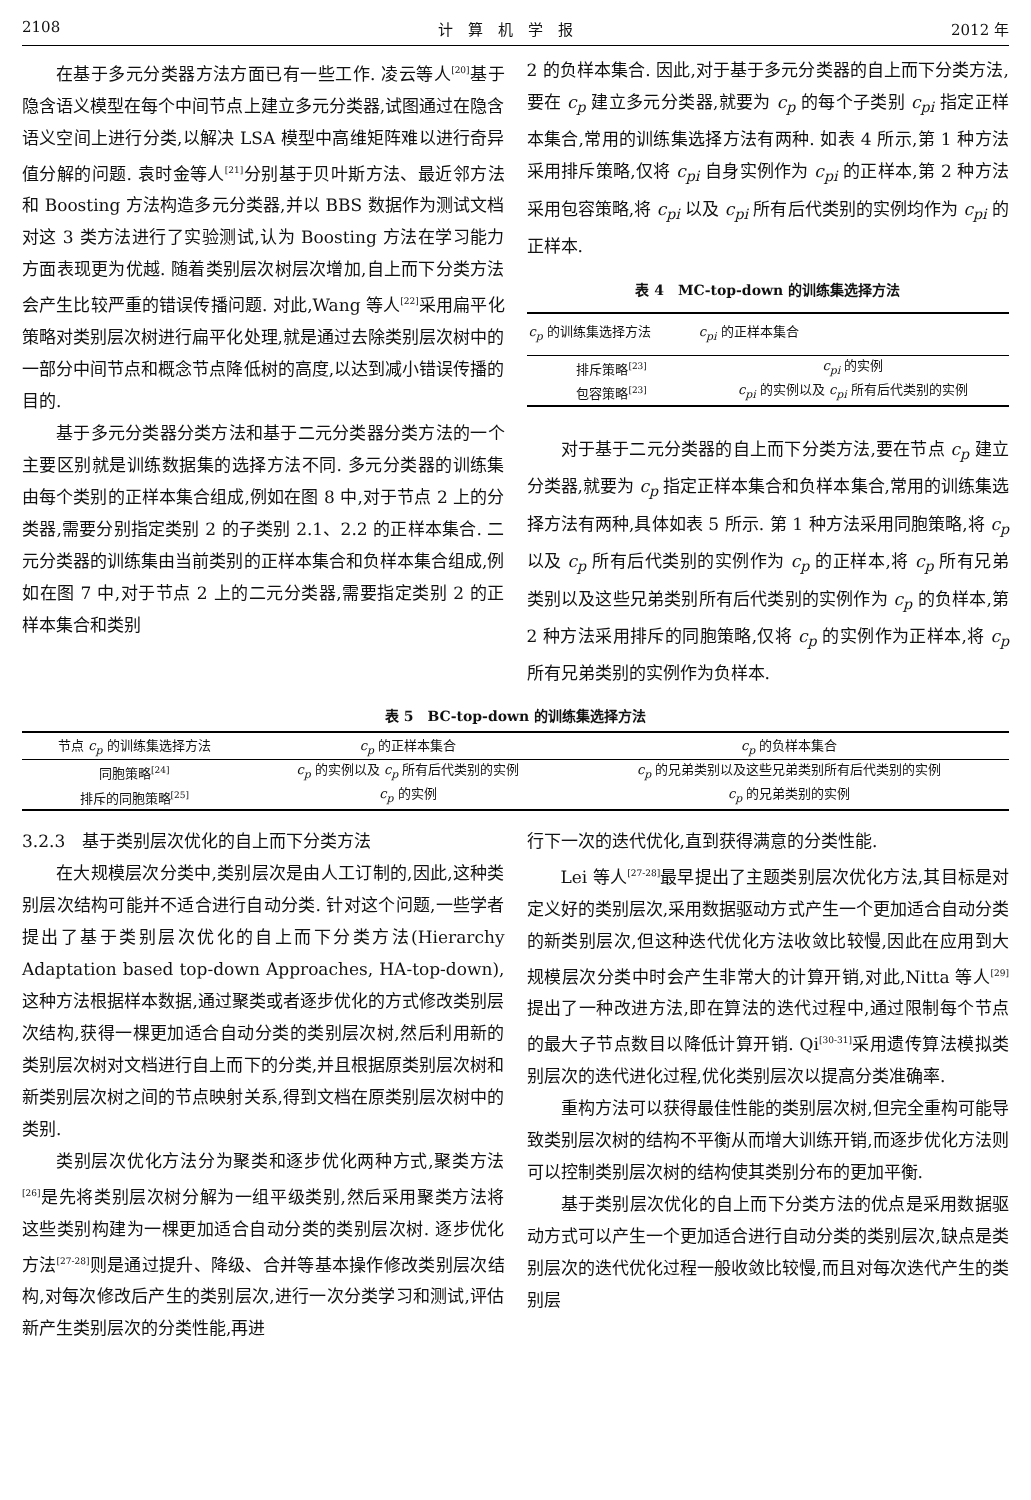2108 计　算　机　学　报 2012 年
在基于多元分类器方法方面已有一些工作. 凌云等人<sup>[20]</sup>基于隐含语义模型在每个中间节点上建立多元分类器,试图通过在隐含语义空间上进行分类,以解决 LSA 模型中高维矩阵难以进行奇异值分解的问题. 袁时金等人<sup>[21]</sup>分别基于贝叶斯方法、最近邻方法和 Boosting 方法构造多元分类器,并以 BBS 数据作为测试文档对这 3 类方法进行了实验测试,认为 Boosting 方法在学习能力方面表现更为优越. 随着类别层次树层次增加,自上而下分类方法会产生比较严重的错误传播问题. 对此,Wang 等人<sup>[22]</sup>采用扁平化策略对类别层次树进行扁平化处理,就是通过去除类别层次树中的一部分中间节点和概念节点降低树的高度,以达到减小错误传播的目的.
基于多元分类器分类方法和基于二元分类器分类方法的一个主要区别就是训练数据集的选择方法不同. 多元分类器的训练集由每个类别的正样本集合组成,例如在图 8 中,对于节点 2 上的分类器,需要分别指定类别 2 的子类别 2.1、2.2 的正样本集合. 二元分类器的训练集由当前类别的正样本集合和负样本集合组成,例如在图 7 中,对于节点 2 上的二元分类器,需要指定类别 2 的正样本集合和类别
2 的负样本集合. 因此,对于基于多元分类器的自上而下分类方法,要在 c<sub>p</sub> 建立多元分类器,就要为 c<sub>p</sub> 的每个子类别 c<sub>pi</sub> 指定正样本集合,常用的训练集选择方法有两种. 如表 4 所示,第 1 种方法采用排斥策略,仅将 c<sub>pi</sub> 自身实例作为 c<sub>pi</sub> 的正样本,第 2 种方法采用包容策略,将 c<sub>pi</sub> 以及 c<sub>pi</sub> 所有后代类别的实例均作为 c<sub>pi</sub> 的正样本.
表 4　MC-top-down 的训练集选择方法
| c<sub>p</sub> 的训练集选择方法 | c<sub>pi</sub> 的正样本集合 |
| --- | --- |
| 排斥策略<sup>[23]</sup> | c<sub>pi</sub> 的实例 |
| 包容策略<sup>[23]</sup> | c<sub>pi</sub> 的实例以及 c<sub>pi</sub> 所有后代类别的实例 |
对于基于二元分类器的自上而下分类方法,要在节点 c<sub>p</sub> 建立分类器,就要为 c<sub>p</sub> 指定正样本集合和负样本集合,常用的训练集选择方法有两种,具体如表 5 所示. 第 1 种方法采用同胞策略,将 c<sub>p</sub> 以及 c<sub>p</sub> 所有后代类别的实例作为 c<sub>p</sub> 的正样本,将 c<sub>p</sub> 所有兄弟类别以及这些兄弟类别所有后代类别的实例作为 c<sub>p</sub> 的负样本,第 2 种方法采用排斥的同胞策略,仅将 c<sub>p</sub> 的实例作为正样本,将 c<sub>p</sub> 所有兄弟类别的实例作为负样本.
表 5　BC-top-down 的训练集选择方法
| 节点 c<sub>p</sub> 的训练集选择方法 | c<sub>p</sub> 的正样本集合 | c<sub>p</sub> 的负样本集合 |
| --- | --- | --- |
| 同胞策略<sup>[24]</sup> | c<sub>p</sub> 的实例以及 c<sub>p</sub> 所有后代类别的实例 | c<sub>p</sub> 的兄弟类别以及这些兄弟类别所有后代类别的实例 |
| 排斥的同胞策略<sup>[25]</sup> | c<sub>p</sub> 的实例 | c<sub>p</sub> 的兄弟类别的实例 |
3.2.3　基于类别层次优化的自上而下分类方法
在大规模层次分类中,类别层次是由人工订制的,因此,这种类别层次结构可能并不适合进行自动分类. 针对这个问题,一些学者提出了基于类别层次优化的自上而下分类方法(Hierarchy Adaptation based top-down Approaches, HA-top-down),这种方法根据样本数据,通过聚类或者逐步优化的方式修改类别层次结构,获得一棵更加适合自动分类的类别层次树,然后利用新的类别层次树对文档进行自上而下的分类,并且根据原类别层次树和新类别层次树之间的节点映射关系,得到文档在原类别层次树中的类别.
类别层次优化方法分为聚类和逐步优化两种方式,聚类方法<sup>[26]</sup>是先将类别层次树分解为一组平级类别,然后采用聚类方法将这些类别构建为一棵更加适合自动分类的类别层次树. 逐步优化方法<sup>[27-28]</sup>则是通过提升、降级、合并等基本操作修改类别层次结构,对每次修改后产生的类别层次,进行一次分类学习和测试,评估新产生类别层次的分类性能,再进
行下一次的迭代优化,直到获得满意的分类性能.
Lei 等人<sup>[27-28]</sup>最早提出了主题类别层次优化方法,其目标是对定义好的类别层次,采用数据驱动方式产生一个更加适合自动分类的新类别层次,但这种迭代优化方法收敛比较慢,因此在应用到大规模层次分类中时会产生非常大的计算开销,对此,Nitta 等人<sup>[29]</sup>提出了一种改进方法,即在算法的迭代过程中,通过限制每个节点的最大子节点数目以降低计算开销. Qi<sup>[30-31]</sup>采用遗传算法模拟类别层次的迭代进化过程,优化类别层次以提高分类准确率.
重构方法可以获得最佳性能的类别层次树,但完全重构可能导致类别层次树的结构不平衡从而增大训练开销,而逐步优化方法则可以控制类别层次树的结构使其类别分布的更加平衡.
基于类别层次优化的自上而下分类方法的优点是采用数据驱动方式可以产生一个更加适合进行自动分类的类别层次,缺点是类别层次的迭代优化过程一般收敛比较慢,而且对每次迭代产生的类别层